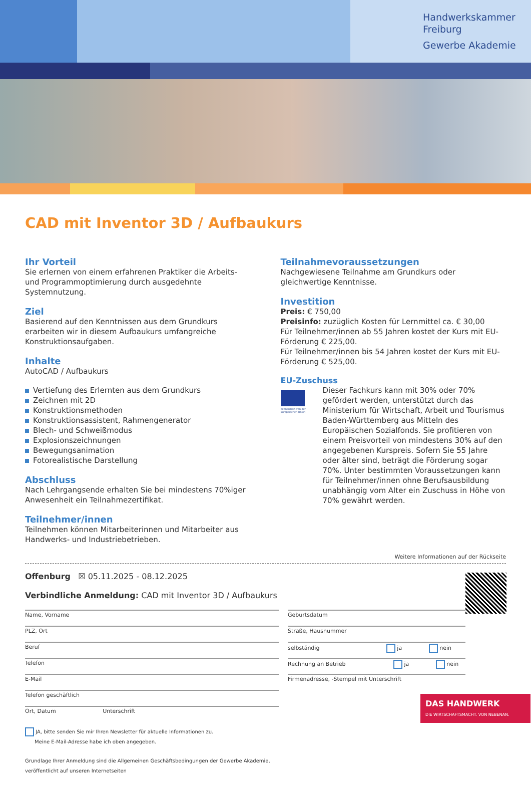Handwerkskammer
Freiburg
Gewerbe Akademie
CAD mit Inventor 3D / Aufbaukurs
Ihr Vorteil
Sie erlernen von einem erfahrenen Praktiker die Arbeits- und Programmoptimierung durch ausgedehnte Systemnutzung.
Ziel
Basierend auf den Kenntnissen aus dem Grundkurs erarbeiten wir in diesem Aufbaukurs umfangreiche Konstruktionsaufgaben.
Inhalte
AutoCAD / Aufbaukurs
Vertiefung des Erlernten aus dem Grundkurs
Zeichnen mit 2D
Konstruktionsmethoden
Konstruktionsassistent, Rahmengenerator
Blech- und Schweißmodus
Explosionszeichnungen
Bewegungsanimation
Fotorealistische Darstellung
Abschluss
Nach Lehrgangsende erhalten Sie bei mindestens 70%iger Anwesenheit ein Teilnahmezertifikat.
Teilnehmer/innen
Teilnehmen können Mitarbeiterinnen und Mitarbeiter aus Handwerks- und Industriebetrieben.
Teilnahmevoraussetzungen
Nachgewiesene Teilnahme am Grundkurs oder gleichwertige Kenntnisse.
Investition
Preis: € 750,00
Preisinfo: zuzüglich Kosten für Lernmittel ca. € 30,00
Für Teilnehmer/innen ab 55 Jahren kostet der Kurs mit EU-Förderung € 225,00.
Für Teilnehmer/innen bis 54 Jahren kostet der Kurs mit EU-Förderung € 525,00.
EU-Zuschuss
Kofinanziert von der Europäischen Union
Dieser Fachkurs kann mit 30% oder 70% gefördert werden, unterstützt durch das Ministerium für Wirtschaft, Arbeit und Tourismus Baden-Württemberg aus Mitteln des Europäischen Sozialfonds. Sie profitieren von einem Preisvorteil von mindestens 30% auf den angegebenen Kurspreis. Sofern Sie 55 Jahre oder älter sind, beträgt die Förderung sogar 70%. Unter bestimmten Voraussetzungen kann für Teilnehmer/innen ohne Berufsausbildung unabhängig vom Alter ein Zuschuss in Höhe von 70% gewährt werden.
Weitere Informationen auf der Rückseite
Offenburg ☒ 05.11.2025 - 08.12.2025
Verbindliche Anmeldung: CAD mit Inventor 3D / Aufbaukurs
Name, Vorname Geburtsdatum
PLZ, Ort Straße, Hausnummer
Beruf selbständig ja nein
Telefon Rechnung an Betrieb ja nein
E-Mail
Firmenadresse, -Stempel mit Unterschrift
Telefon geschäftlich
Ort, Datum Unterschrift
JA, bitte senden Sie mir Ihren Newsletter für aktuelle Informationen zu.
Meine E-Mail-Adresse habe ich oben angegeben.
Grundlage Ihrer Anmeldung sind die Allgemeinen Geschäftsbedingungen der Gewerbe Akademie,
veröffentlicht auf unseren Internetseiten
DAS HANDWERK
DIE WIRTSCHAFTSMACHT. VON NEBENAN.